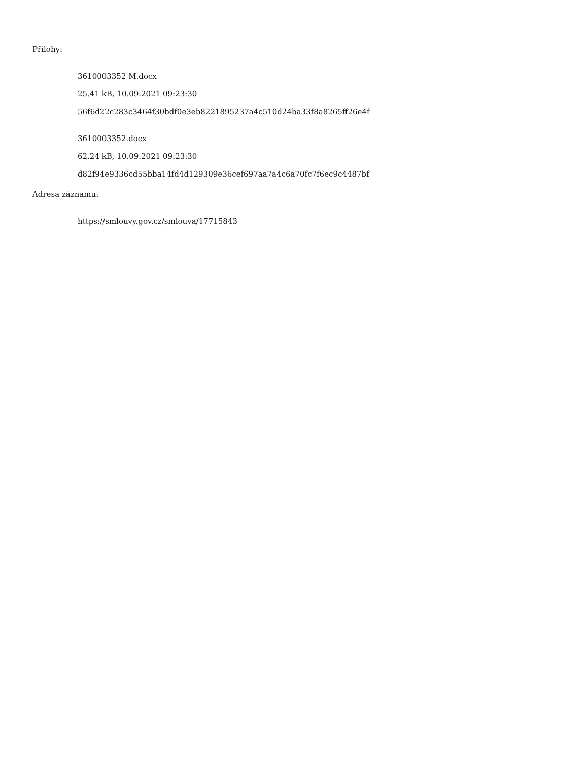Přílohy:
3610003352 M.docx
25.41 kB, 10.09.2021 09:23:30
56f6d22c283c3464f30bdf0e3eb8221895237a4c510d24ba33f8a8265ff26e4f
3610003352.docx
62.24 kB, 10.09.2021 09:23:30
d82f94e9336cd55bba14fd4d129309e36cef697aa7a4c6a70fc7f6ec9c4487bf
Adresa záznamu:
https://smlouvy.gov.cz/smlouva/17715843